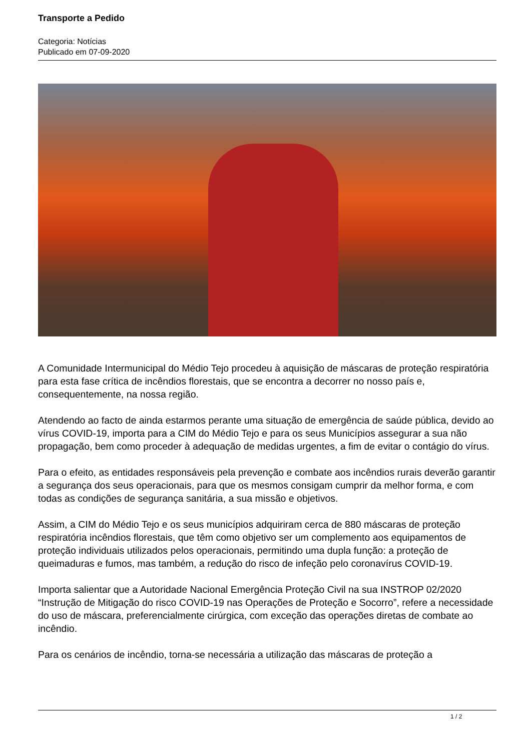Transporte a Pedido
Categoria: Notícias
Publicado em 07-09-2020
A Comunidade Intermunicipal do Médio Tejo procedeu à aquisição de máscaras de proteção respiratória para esta fase crítica de incêndios florestais, que se encontra a decorrer no nosso país e, consequentemente, na nossa região.
Atendendo ao facto de ainda estarmos perante uma situação de emergência de saúde pública, devido ao vírus COVID-19, importa para a CIM do Médio Tejo e para os seus Municípios assegurar a sua não propagação, bem como proceder à adequação de medidas urgentes, a fim de evitar o contágio do vírus.
Para o efeito, as entidades responsáveis pela prevenção e combate aos incêndios rurais deverão garantir a segurança dos seus operacionais, para que os mesmos consigam cumprir da melhor forma, e com todas as condições de segurança sanitária, a sua missão e objetivos.
Assim, a CIM do Médio Tejo e os seus municípios adquiriram cerca de 880 máscaras de proteção respiratória incêndios florestais, que têm como objetivo ser um complemento aos equipamentos de proteção individuais utilizados pelos operacionais, permitindo uma dupla função: a proteção de queimaduras e fumos, mas também, a redução do risco de infeção pelo coronavírus COVID-19.
Importa salientar que a Autoridade Nacional Emergência Proteção Civil na sua INSTROP 02/2020 “Instrução de Mitigação do risco COVID-19 nas Operações de Proteção e Socorro”, refere a necessidade do uso de máscara, preferencialmente cirúrgica, com exceção das operações diretas de combate ao incêndio.
Para os cenários de incêndio, torna-se necessária a utilização das máscaras de proteção a
1 / 2